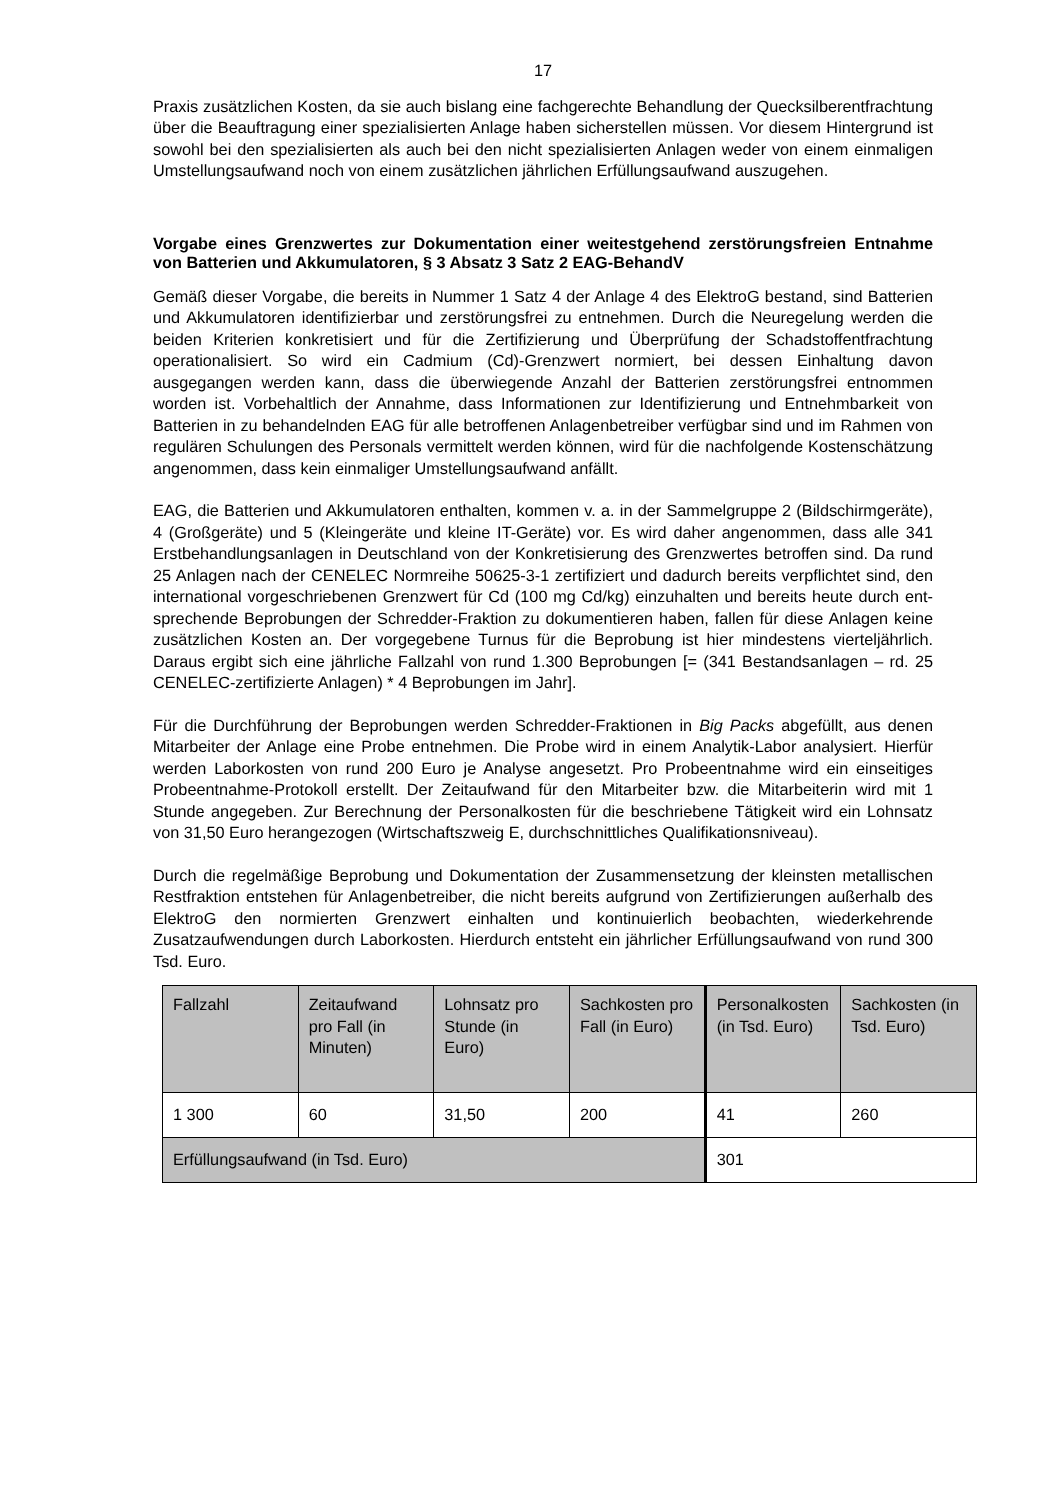17
Praxis zusätzlichen Kosten, da sie auch bislang eine fachgerechte Behandlung der Queck­silberentfrachtung über die Beauftragung einer spezialisierten Anlage haben sicherstellen müssen. Vor diesem Hintergrund ist sowohl bei den spezialisierten als auch bei den nicht spezialisierten Anlagen weder von einem einmaligen Umstellungsaufwand noch von einem zusätzlichen jährlichen Erfüllungsaufwand auszugehen.
Vorgabe eines Grenzwertes zur Dokumentation einer weitestgehend zerstörungs­freien Entnahme von Batterien und Akkumulatoren, § 3 Absatz 3 Satz 2 EAG-BehandV
Gemäß dieser Vorgabe, die bereits in Nummer 1 Satz 4 der Anlage 4 des ElektroG bestand, sind Batterien und Akkumulatoren identifizierbar und zerstörungsfrei zu entnehmen. Durch die Neuregelung werden die beiden Kriterien konkretisiert und für die Zertifizierung und Überprüfung der Schadstoffentfrachtung operationalisiert. So wird ein Cadmium (Cd)-Grenzwert normiert, bei dessen Einhaltung davon ausgegangen werden kann, dass die überwiegende Anzahl der Batterien zerstörungsfrei entnommen worden ist. Vorbehaltlich der Annahme, dass Informationen zur Identifizierung und Entnehmbarkeit von Batterien in zu behandelnden EAG für alle betroffenen Anlagenbetreiber verfügbar sind und im Rahmen von regulären Schulungen des Personals vermittelt werden können, wird für die nachfol­gende Kostenschätzung angenommen, dass kein einmaliger Umstellungsaufwand anfällt.
EAG, die Batterien und Akkumulatoren enthalten, kommen v. a. in der Sammelgruppe 2 (Bildschirmgeräte), 4 (Großgeräte) und 5 (Kleingeräte und kleine IT-Geräte) vor. Es wird daher angenommen, dass alle 341 Erstbehandlungsanlagen in Deutschland von der Kon­kretisierung des Grenzwertes betroffen sind. Da rund 25 Anlagen nach der CENELEC Normreihe 50625-3-1 zertifiziert und dadurch bereits verpflichtet sind, den international vor­geschriebenen Grenzwert für Cd (100 mg Cd/kg) einzuhalten und bereits heute durch ent­sprechende Beprobungen der Schredder-Fraktion zu dokumentieren haben, fallen für diese Anlagen keine zusätzlichen Kosten an. Der vorgegebene Turnus für die Beprobung ist hier mindestens vierteljährlich. Daraus ergibt sich eine jährliche Fallzahl von rund 1.300 Bepro­bungen [= (341 Bestandsanlagen – rd. 25 CENELEC-zertifizierte Anlagen) * 4 Beprobungen im Jahr].
Für die Durchführung der Beprobungen werden Schredder-Fraktionen in Big Packs abge­füllt, aus denen Mitarbeiter der Anlage eine Probe entnehmen. Die Probe wird in einem Analytik-Labor analysiert. Hierfür werden Laborkosten von rund 200 Euro je Analyse ange­setzt. Pro Probeentnahme wird ein einseitiges Probeentnahme-Protokoll erstellt. Der Zeit­aufwand für den Mitarbeiter bzw. die Mitarbeiterin wird mit 1 Stunde angegeben. Zur Be­rechnung der Personalkosten für die beschriebene Tätigkeit wird ein Lohnsatz von 31,50 Euro herangezogen (Wirtschaftszweig E, durchschnittliches Qualifikationsniveau).
Durch die regelmäßige Beprobung und Dokumentation der Zusammensetzung der kleins­ten metallischen Restfraktion entstehen für Anlagenbetreiber, die nicht bereits aufgrund von Zertifizierungen außerhalb des ElektroG den normierten Grenzwert einhalten und kontinu­ierlich beobachten, wiederkehrende Zusatzaufwendungen durch Laborkosten. Hierdurch entsteht ein jährlicher Erfüllungsaufwand von rund 300 Tsd. Euro.
| Fallzahl | Zeitaufwand pro Fall (in Minuten) | Lohnsatz pro Stunde (in Euro) | Sachkosten pro Fall (in Euro) | Personal­kosten (in Tsd. Euro) | Sachkosten (in Tsd. Euro) |
| 1 300 | 60 | 31,50 | 200 | 41 | 260 |
| Erfüllungsaufwand (in Tsd. Euro) | | | | 301 | |